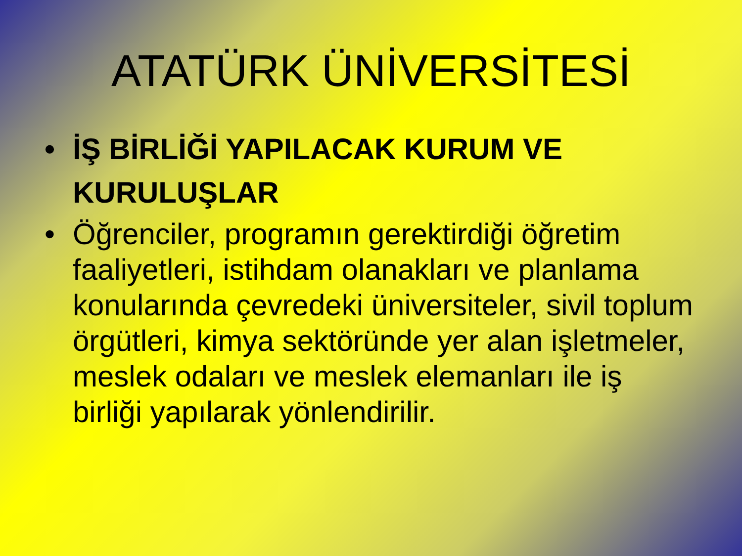ATATÜRK ÜNİVERSİTESİ
• İŞ BİRLİĞİ YAPILACAK KURUM VE KURULUŞLAR
• Öğrenciler, programın gerektirdiği öğretim faaliyetleri, istihdam olanakları ve planlama konularında çevredeki üniversiteler, sivil toplum örgütleri, kimya sektöründe yer alan işletmeler, meslek odaları ve meslek elemanları ile iş birliği yapılarak yönlendirilir.